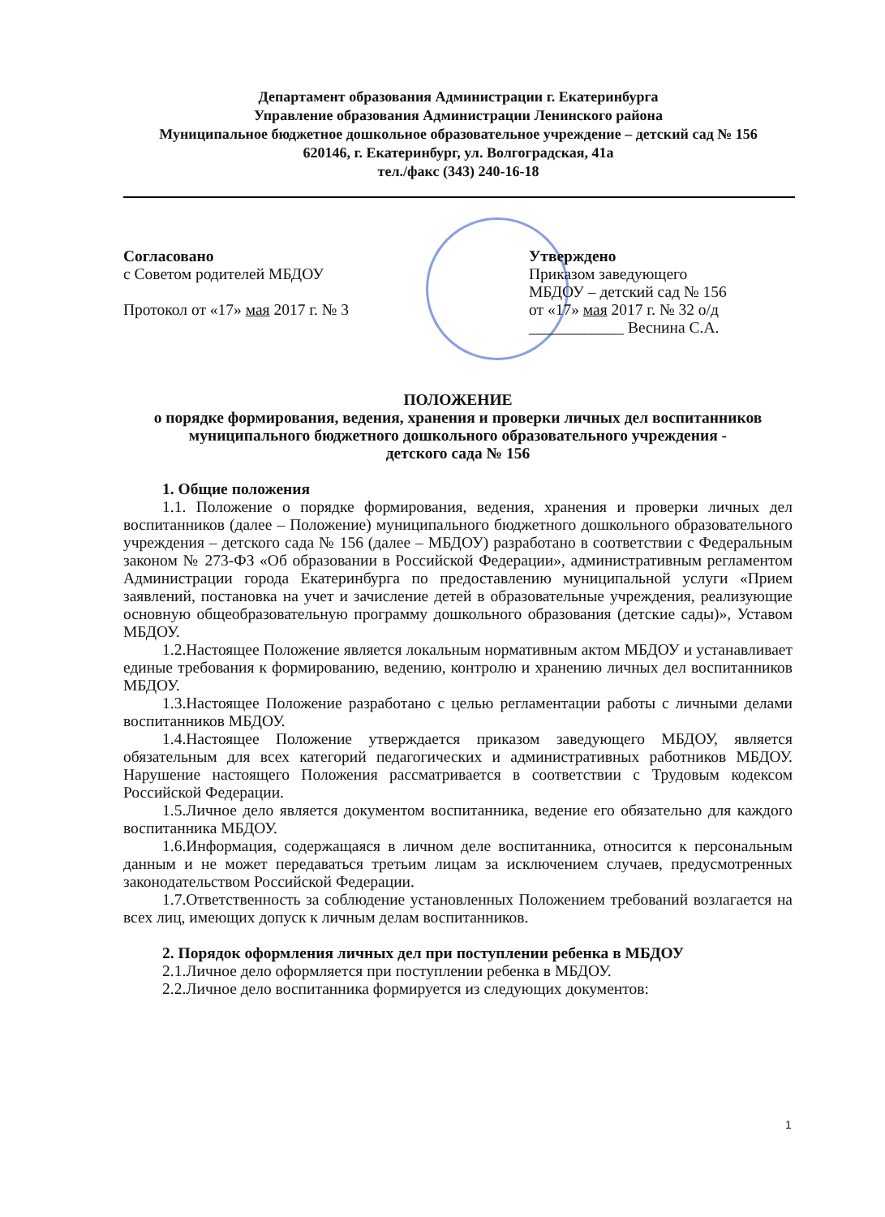Департамент образования Администрации г. Екатеринбурга
Управление образования Администрации Ленинского района
Муниципальное бюджетное дошкольное образовательное учреждение – детский сад № 156
620146, г. Екатеринбург, ул. Волгоградская, 41а
тел./факс (343) 240-16-18
Согласовано
с Советом родителей МБДОУ
Протокол от «17» мая 2017 г. № 3
Утверждено
Приказом заведующего
МБДОУ – детский сад № 156
от «17» мая 2017 г. № 32 о/д
____________ Веснина С.А.
ПОЛОЖЕНИЕ
о порядке формирования, ведения, хранения и проверки личных дел воспитанников муниципального бюджетного дошкольного образовательного учреждения -
детского сада № 156
1. Общие положения
1.1. Положение о порядке формирования, ведения, хранения и проверки личных дел воспитанников (далее – Положение) муниципального бюджетного дошкольного образовательного учреждения – детского сада № 156 (далее – МБДОУ) разработано в соответствии с Федеральным законом № 273-ФЗ «Об образовании в Российской Федерации», административным регламентом Администрации города Екатеринбурга по предоставлению муниципальной услуги «Прием заявлений, постановка на учет и зачисление детей в образовательные учреждения, реализующие основную общеобразовательную программу дошкольного образования (детские сады)», Уставом МБДОУ.
1.2.Настоящее Положение является локальным нормативным актом МБДОУ и устанавливает единые требования к формированию, ведению, контролю и хранению личных дел воспитанников МБДОУ.
1.3.Настоящее Положение разработано с целью регламентации работы с личными делами воспитанников МБДОУ.
1.4.Настоящее Положение утверждается приказом заведующего МБДОУ, является обязательным для всех категорий педагогических и административных работников МБДОУ. Нарушение настоящего Положения рассматривается в соответствии с Трудовым кодексом Российской Федерации.
1.5.Личное дело является документом воспитанника, ведение его обязательно для каждого воспитанника МБДОУ.
1.6.Информация, содержащаяся в личном деле воспитанника, относится к персональным данным и не может передаваться третьим лицам за исключением случаев, предусмотренных законодательством Российской Федерации.
1.7.Ответственность за соблюдение установленных Положением требований возлагается на всех лиц, имеющих допуск к личным делам воспитанников.
2. Порядок оформления личных дел при поступлении ребенка в МБДОУ
2.1.Личное дело оформляется при поступлении ребенка в МБДОУ.
2.2.Личное дело воспитанника формируется из следующих документов:
1